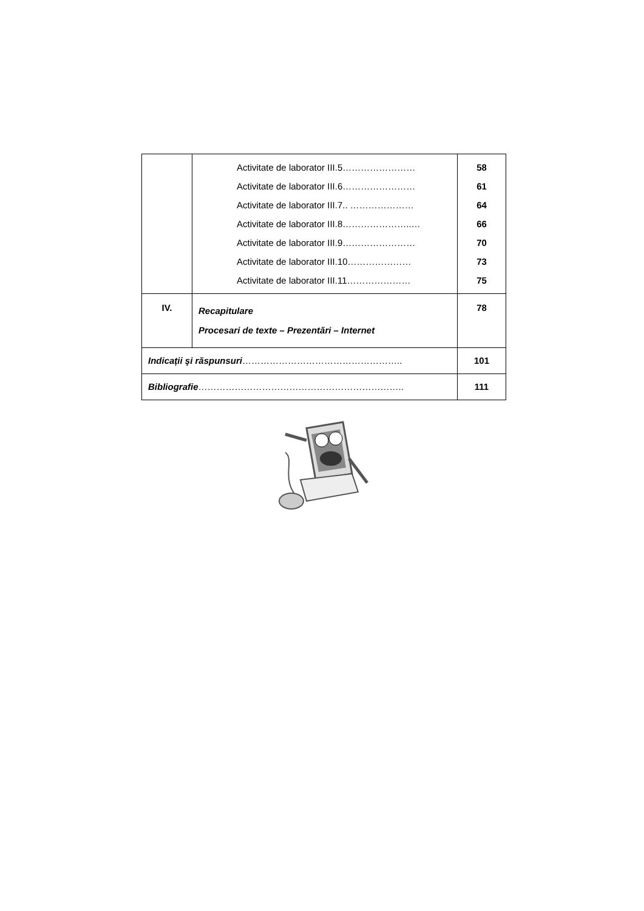| | Activitate de laborator III.5…………………… Activitate de laborator III.6…………………… Activitate de laborator III.7.. ………………… Activitate de laborator III.8…………………..… Activitate de laborator III.9…………………… Activitate de laborator III.10………………… Activitate de laborator III.11………………… | 58 61 64 66 70 73 75 |
| IV. | Recapitulare Procesari de texte – Prezentări – Internet | 78 |
| Indicații şi răspunsuri …………………………………………….. | | 101 |
| Bibliografie ………………………………………………………….. | | 111 |